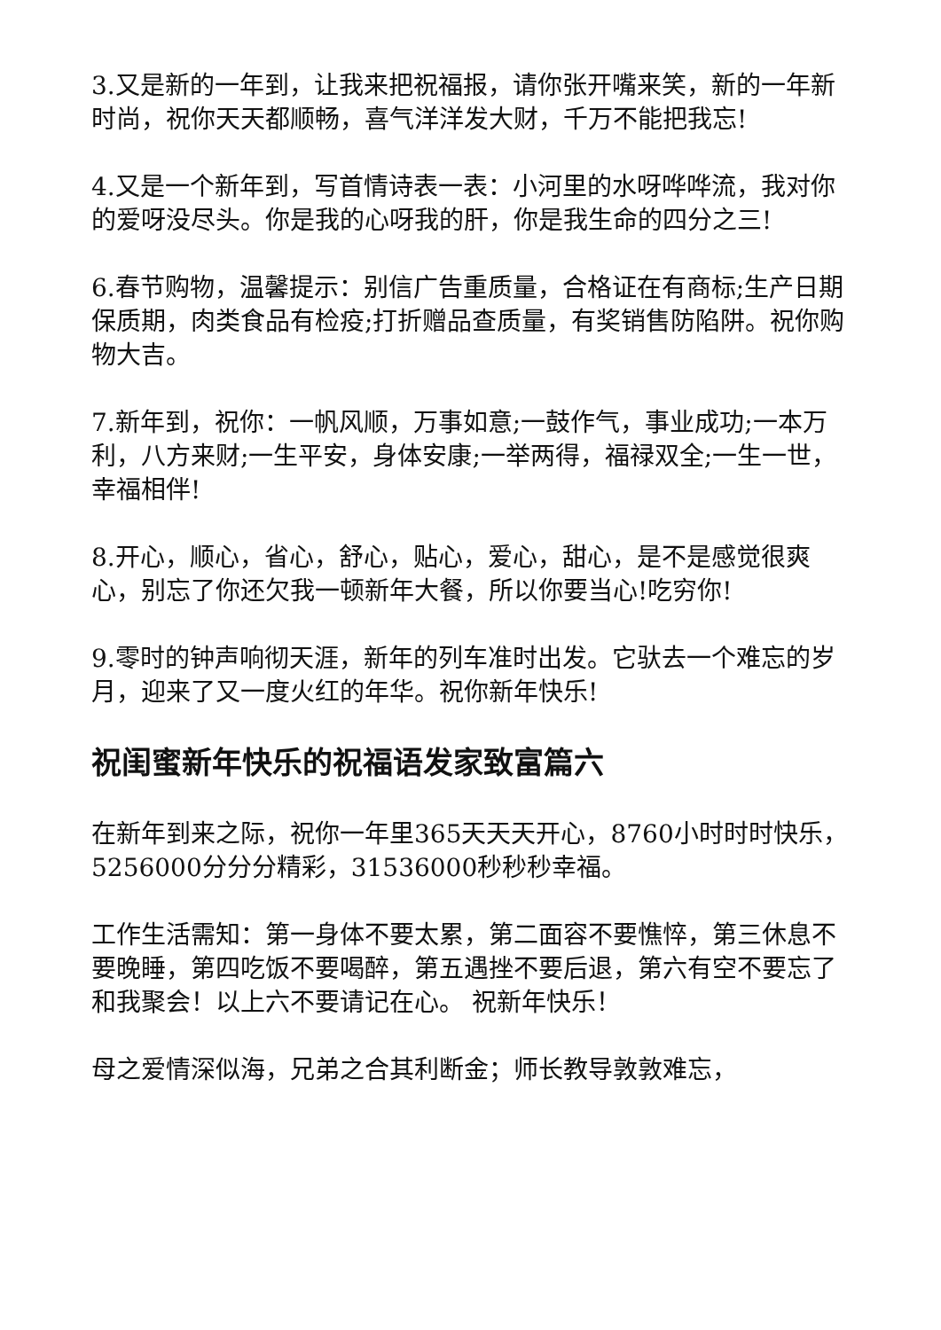3.又是新的一年到，让我来把祝福报，请你张开嘴来笑，新的一年新时尚，祝你天天都顺畅，喜气洋洋发大财，千万不能把我忘!
4.又是一个新年到，写首情诗表一表：小河里的水呀哗哗流，我对你的爱呀没尽头。你是我的心呀我的肝，你是我生命的四分之三!
6.春节购物，温馨提示：别信广告重质量，合格证在有商标;生产日期保质期，肉类食品有检疫;打折赠品查质量，有奖销售防陷阱。祝你购物大吉。
7.新年到，祝你：一帆风顺，万事如意;一鼓作气，事业成功;一本万利，八方来财;一生平安，身体安康;一举两得，福禄双全;一生一世，幸福相伴!
8.开心，顺心，省心，舒心，贴心，爱心，甜心，是不是感觉很爽心，别忘了你还欠我一顿新年大餐，所以你要当心!吃穷你!
9.零时的钟声响彻天涯，新年的列车准时出发。它驮去一个难忘的岁月，迎来了又一度火红的年华。祝你新年快乐!
祝闺蜜新年快乐的祝福语发家致富篇六
在新年到来之际，祝你一年里365天天天开心，8760小时时时快乐，5256000分分分精彩，31536000秒秒秒幸福。
工作生活需知：第一身体不要太累，第二面容不要憔悴，第三休息不要晚睡，第四吃饭不要喝醉，第五遇挫不要后退，第六有空不要忘了和我聚会！以上六不要请记在心。 祝新年快乐！
母之爱情深似海，兄弟之合其利断金；师长教导敦敦难忘，